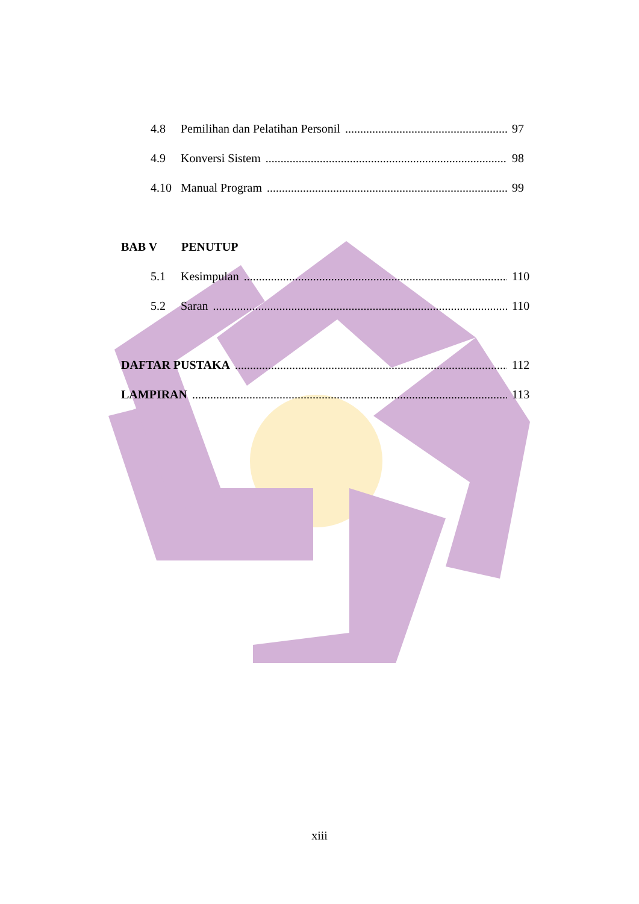4.8 Pemilihan dan Pelatihan Personil 97
4.9 Konversi Sistem 98
4.10 Manual Program 99
BAB V PENUTUP
5.1 Kesimpulan 110
5.2 Saran 110
DAFTAR PUSTAKA 112
LAMPIRAN 113
xiii